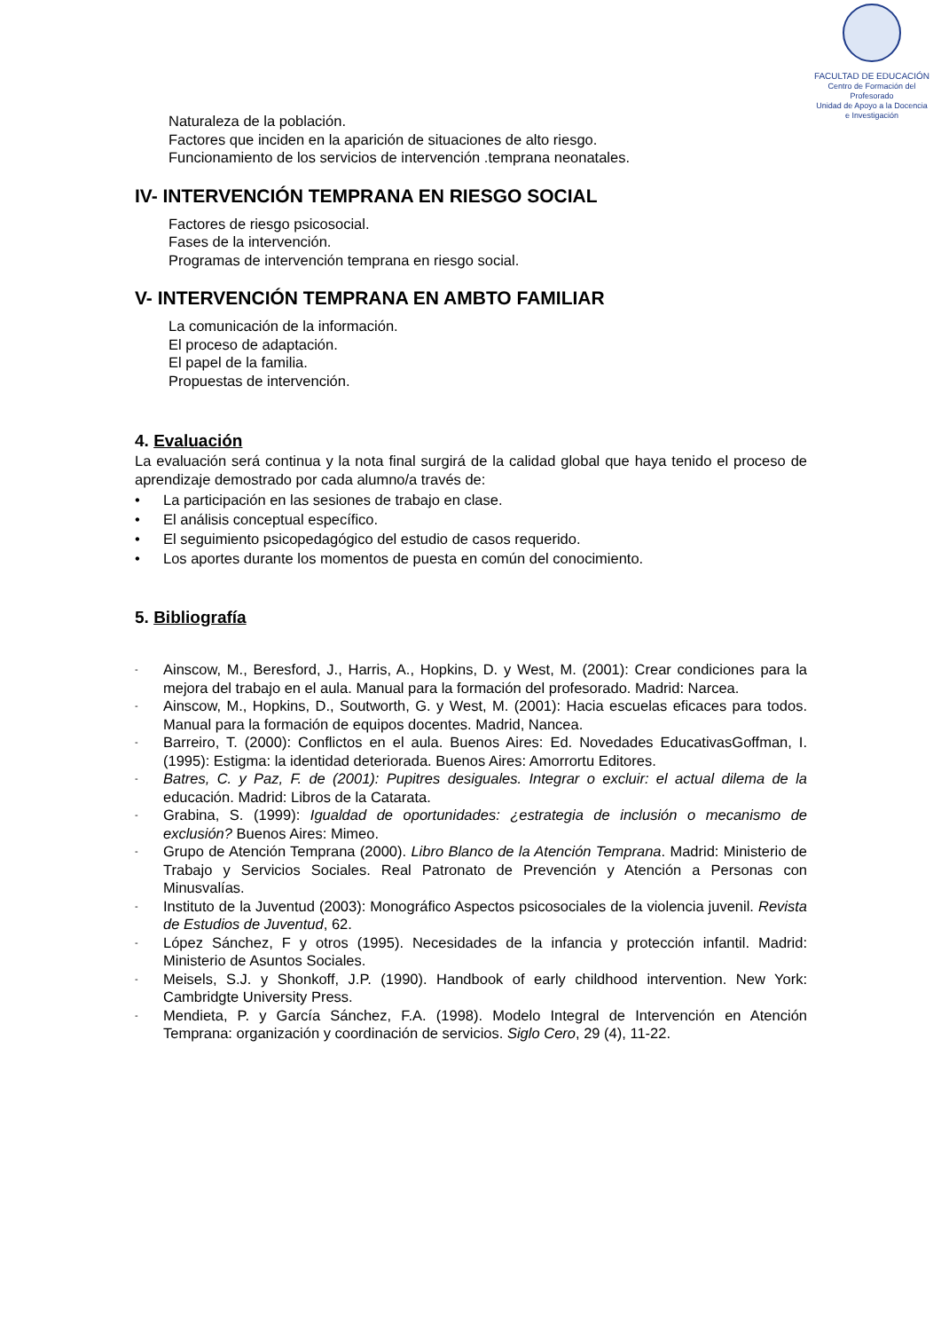FACULTAD DE EDUCACIÓN
Centro de Formación del Profesorado
Unidad de Apoyo a la Docencia
e Investigación
Naturaleza de la población.
Factores que inciden en la aparición de situaciones de alto riesgo.
Funcionamiento de los servicios de intervención .temprana neonatales.
IV- INTERVENCIÓN TEMPRANA EN RIESGO SOCIAL
Factores de riesgo psicosocial.
Fases de la intervención.
Programas de intervención temprana en riesgo social.
V- INTERVENCIÓN TEMPRANA EN AMBTO FAMILIAR
La comunicación de la información.
El proceso de adaptación.
El papel de la familia.
Propuestas de intervención.
4. Evaluación
La evaluación será continua y la nota final surgirá de la calidad global que haya tenido el proceso de aprendizaje demostrado por cada alumno/a través de:
• La participación en las sesiones de trabajo en clase.
• El análisis conceptual específico.
• El seguimiento psicopedagógico del estudio de casos requerido.
• Los aportes durante los momentos de puesta en común del conocimiento.
5. Bibliografía
- Ainscow, M., Beresford, J., Harris, A., Hopkins, D. y West, M. (2001): Crear condiciones para la mejora del trabajo en el aula. Manual para la formación del profesorado. Madrid: Narcea.
- Ainscow, M., Hopkins, D., Soutworth, G. y West, M. (2001): Hacia escuelas eficaces para todos. Manual para la formación de equipos docentes. Madrid, Nancea.
- Barreiro, T. (2000): Conflictos en el aula. Buenos Aires: Ed. Novedades EducativasGoffman, I. (1995): Estigma: la identidad deteriorada. Buenos Aires: Amorrortu Editores.
- Batres, C. y Paz, F. de (2001): Pupitres desiguales. Integrar o excluir: el actual dilema de la educación. Madrid: Libros de la Catarata.
- Grabina, S. (1999): Igualdad de oportunidades: ¿estrategia de inclusión o mecanismo de exclusión? Buenos Aires: Mimeo.
- Grupo de Atención Temprana (2000). Libro Blanco de la Atención Temprana. Madrid: Ministerio de Trabajo y Servicios Sociales. Real Patronato de Prevención y Atención a Personas con Minusvalías.
- Instituto de la Juventud (2003): Monográfico Aspectos psicosociales de la violencia juvenil. Revista de Estudios de Juventud, 62.
- López Sánchez, F y otros (1995). Necesidades de la infancia y protección infantil. Madrid: Ministerio de Asuntos Sociales.
- Meisels, S.J. y Shonkoff, J.P. (1990). Handbook of early childhood intervention. New York: Cambridgte University Press.
- Mendieta, P. y García Sánchez, F.A. (1998). Modelo Integral de Intervención en Atención Temprana: organización y coordinación de servicios. Siglo Cero, 29 (4), 11-22.